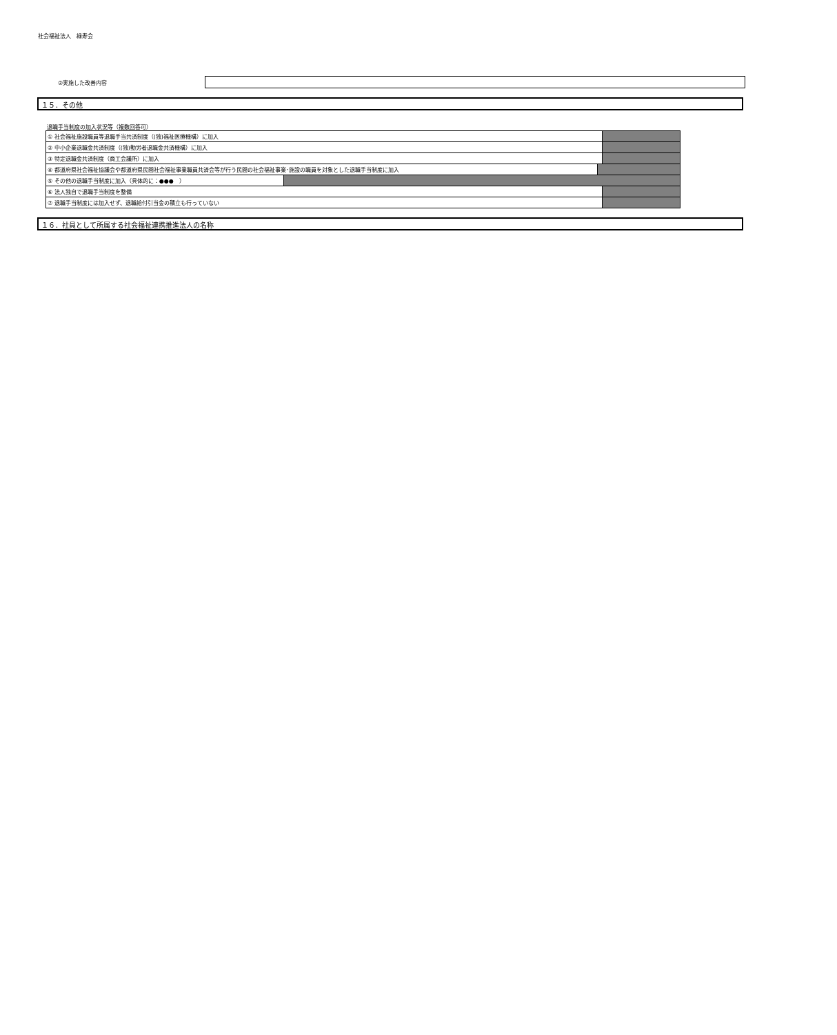社会福祉法人　緑寿会
②実施した改善内容
１５．その他
退職手当制度の加入状況等（複数回答可）
| ① 社会福祉施設職員等退職手当共済制度（(独)福祉医療機構）に加入 | | |
| ② 中小企業退職金共済制度（(独)勤労者退職金共済機構）に加入 | | |
| ③ 特定退職金共済制度（商工会議所）に加入 | | |
| / ④ 都道府県社会福祉協議会や都道府県民間社会福祉事業職員共済会等が行う民間の社会福祉事業･施設の職員を対象とした退職手当制度に加入 / / | | |
| ⑤ その他の退職手当制度に加入（具体的に：●●● ） | | |
| ⑥ 法人独自で退職手当制度を整備 | | |
| ⑦ 退職手当制度には加入せず、退職給付引当金の積立も行っていない | | |
１６．社員として所属する社会福祉連携推進法人の名称